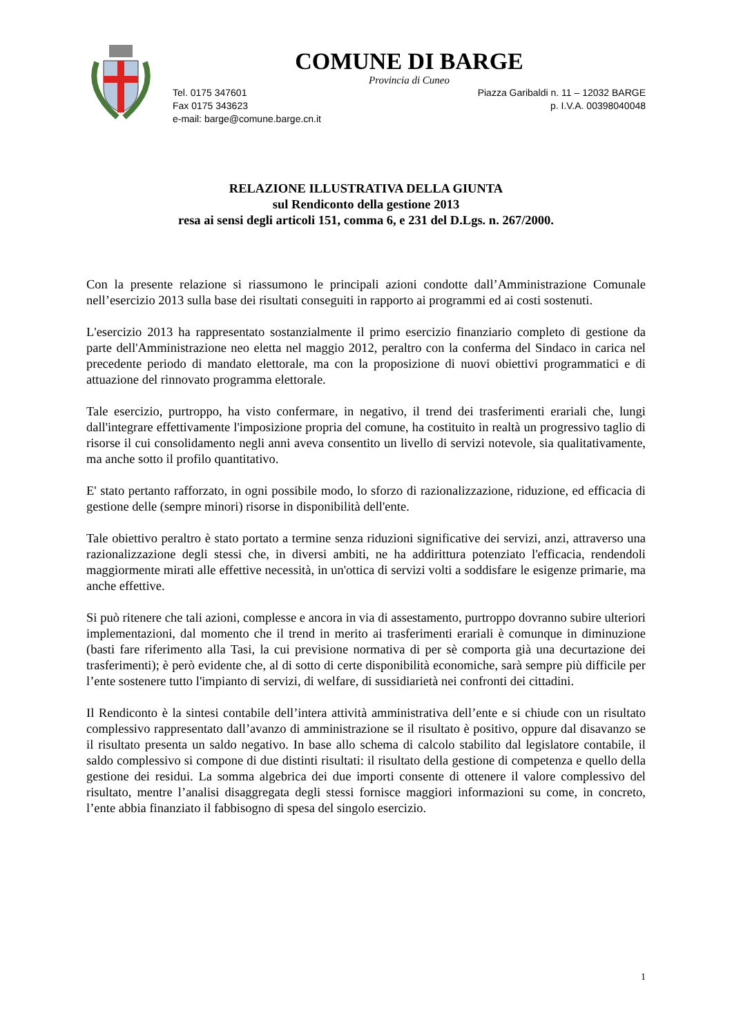COMUNE DI BARGE
Provincia di Cuneo
Tel. 0175 347601 Piazza Garibaldi n. 11 – 12032 BARGE
Fax 0175 343623 p. I.V.A. 00398040048
e-mail: barge@comune.barge.cn.it
RELAZIONE ILLUSTRATIVA DELLA GIUNTA
sul Rendiconto della gestione 2013
resa ai sensi degli articoli 151, comma 6, e 231 del D.Lgs. n. 267/2000.
Con la presente relazione si riassumono le principali azioni condotte dall’Amministrazione Comunale nell’esercizio 2013 sulla base dei risultati conseguiti in rapporto ai programmi ed ai costi sostenuti.
L'esercizio 2013 ha rappresentato sostanzialmente il primo esercizio finanziario completo di gestione da parte dell'Amministrazione neo eletta nel maggio 2012, peraltro con la conferma del Sindaco in carica nel precedente periodo di mandato elettorale, ma con la proposizione di nuovi obiettivi programmatici e di attuazione del rinnovato programma elettorale.
Tale esercizio, purtroppo, ha visto confermare, in negativo, il trend dei trasferimenti erariali che, lungi dall'integrare effettivamente l'imposizione propria del comune, ha costituito in realtà un progressivo taglio di risorse il cui consolidamento negli anni aveva consentito un livello di servizi notevole, sia qualitativamente, ma anche sotto il profilo quantitativo.
E' stato pertanto rafforzato, in ogni possibile modo, lo sforzo di razionalizzazione, riduzione, ed efficacia di gestione delle (sempre minori) risorse in disponibilità dell'ente.
Tale obiettivo peraltro è stato portato a termine senza riduzioni significative dei servizi, anzi, attraverso una razionalizzazione degli stessi che, in diversi ambiti, ne ha addirittura potenziato l'efficacia, rendendoli maggiormente mirati alle effettive necessità, in un'ottica di servizi volti a soddisfare le esigenze primarie, ma anche effettive.
Si può ritenere che tali azioni, complesse e ancora in via di assestamento, purtroppo dovranno subire ulteriori implementazioni, dal momento che il trend in merito ai trasferimenti erariali è comunque in diminuzione (basti fare riferimento alla Tasi, la cui previsione normativa di per sè comporta già una decurtazione dei trasferimenti); è però evidente che, al di sotto di certe disponibilità economiche, sarà sempre più difficile per l’ente sostenere tutto l'impianto di servizi, di welfare, di sussidiarietà nei confronti dei cittadini.
Il Rendiconto è la sintesi contabile dell’intera attività amministrativa dell’ente e si chiude con un risultato complessivo rappresentato dall’avanzo di amministrazione se il risultato è positivo, oppure dal disavanzo se il risultato presenta un saldo negativo. In base allo schema di calcolo stabilito dal legislatore contabile, il saldo complessivo si compone di due distinti risultati: il risultato della gestione di competenza e quello della gestione dei residui. La somma algebrica dei due importi consente di ottenere il valore complessivo del risultato, mentre l’analisi disaggregata degli stessi fornisce maggiori informazioni su come, in concreto, l’ente abbia finanziato il fabbisogno di spesa del singolo esercizio.
1